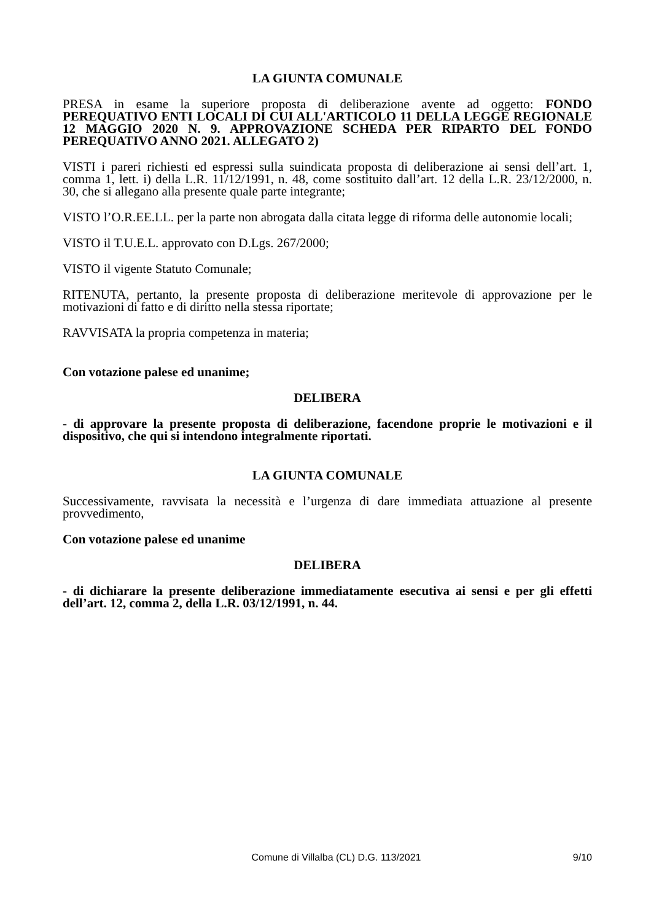LA GIUNTA COMUNALE
PRESA in esame la superiore proposta di deliberazione avente ad oggetto: FONDO PEREQUATIVO ENTI LOCALI DI CUI ALL'ARTICOLO 11 DELLA LEGGE REGIONALE 12 MAGGIO 2020 N. 9. APPROVAZIONE SCHEDA PER RIPARTO DEL FONDO PEREQUATIVO ANNO 2021. ALLEGATO 2)
VISTI i pareri richiesti ed espressi sulla suindicata proposta di deliberazione ai sensi dell’art. 1, comma 1, lett. i) della L.R. 11/12/1991, n. 48, come sostituito dall’art. 12 della L.R. 23/12/2000, n. 30, che si allegano alla presente quale parte integrante;
VISTO l’O.R.EE.LL. per la parte non abrogata dalla citata legge di riforma delle autonomie locali;
VISTO il T.U.E.L. approvato con D.Lgs. 267/2000;
VISTO il vigente Statuto Comunale;
RITENUTA, pertanto, la presente proposta di deliberazione meritevole di approvazione per le motivazioni di fatto e di diritto nella stessa riportate;
RAVVISATA la propria competenza in materia;
Con votazione palese ed unanime;
DELIBERA
- di approvare la presente proposta di deliberazione, facendone proprie le motivazioni e il dispositivo, che qui si intendono integralmente riportati.
LA GIUNTA COMUNALE
Successivamente, ravvisata la necessità e l’urgenza di dare immediata attuazione al presente provvedimento,
Con votazione palese ed unanime
DELIBERA
- di dichiarare la presente deliberazione immediatamente esecutiva ai sensi e per gli effetti dell’art. 12, comma 2, della L.R. 03/12/1991, n. 44.
Comune di Villalba (CL) D.G. 113/2021 9/10